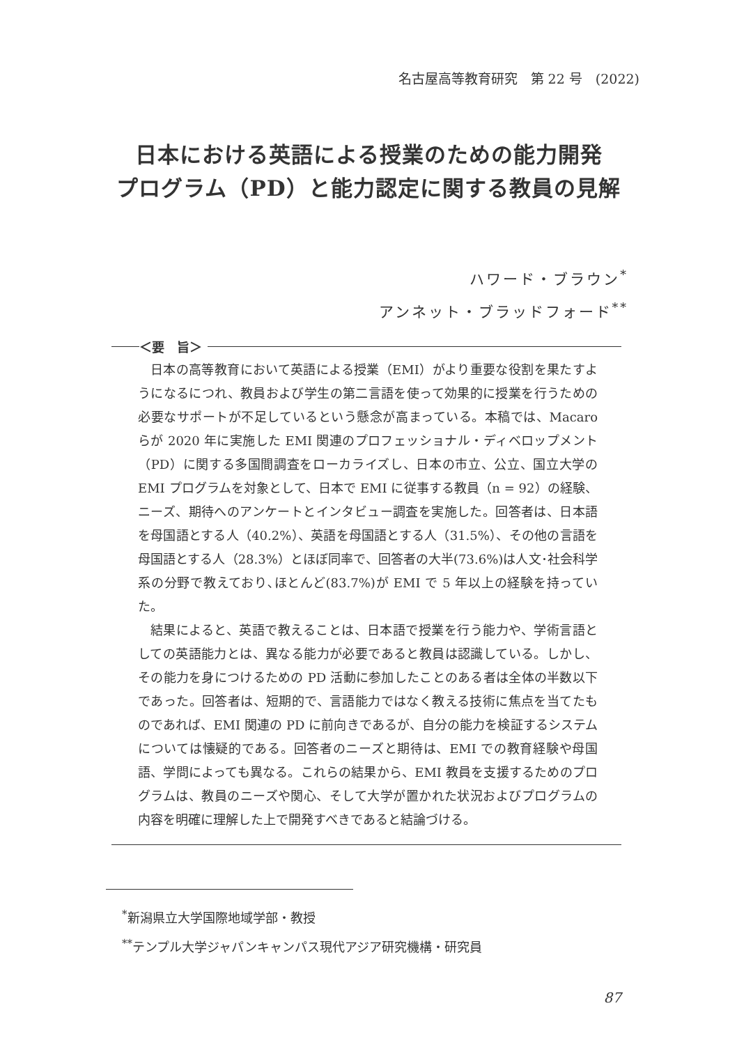名古屋高等教育研究　第 22 号　(2022)
日本における英語による授業のための能力開発
プログラム（PD）と能力認定に関する教員の見解
ハワード・ブラウン<sup>*</sup>
アンネット・ブラッドフォード<sup>**</sup>
＜要　旨＞
日本の高等教育において英語による授業（EMI）がより重要な役割を果たすようになるにつれ、教員および学生の第二言語を使って効果的に授業を行うための必要なサポートが不足しているという懸念が高まっている。本稿では、Macaro らが 2020 年に実施した EMI 関連のプロフェッショナル・ディベロップメント（PD）に関する多国間調査をローカライズし、日本の市立、公立、国立大学の EMI プログラムを対象として、日本で EMI に従事する教員（n = 92）の経験、ニーズ、期待へのアンケートとインタビュー調査を実施した。回答者は、日本語を母国語とする人（40.2%）、英語を母国語とする人（31.5%）、その他の言語を母国語とする人（28.3%）とほぼ同率で、回答者の大半(73.6%)は人文･社会科学系の分野で教えており､ほとんど(83.7%)が EMI で 5 年以上の経験を持っていた。
結果によると、英語で教えることは、日本語で授業を行う能力や、学術言語としての英語能力とは、異なる能力が必要であると教員は認識している。しかし、その能力を身につけるための PD 活動に参加したことのある者は全体の半数以下であった。回答者は、短期的で、言語能力ではなく教える技術に焦点を当てたものであれば、EMI 関連の PD に前向きであるが、自分の能力を検証するシステムについては懐疑的である。回答者のニーズと期待は、EMI での教育経験や母国語、学問によっても異なる。これらの結果から、EMI 教員を支援するためのプログラムは、教員のニーズや関心、そして大学が置かれた状況およびプログラムの内容を明確に理解した上で開発すべきであると結論づける。
<sup>*</sup> 新潟県立大学国際地域学部・教授
<sup>**</sup> テンプル大学ジャパンキャンパス現代アジア研究機構・研究員
87